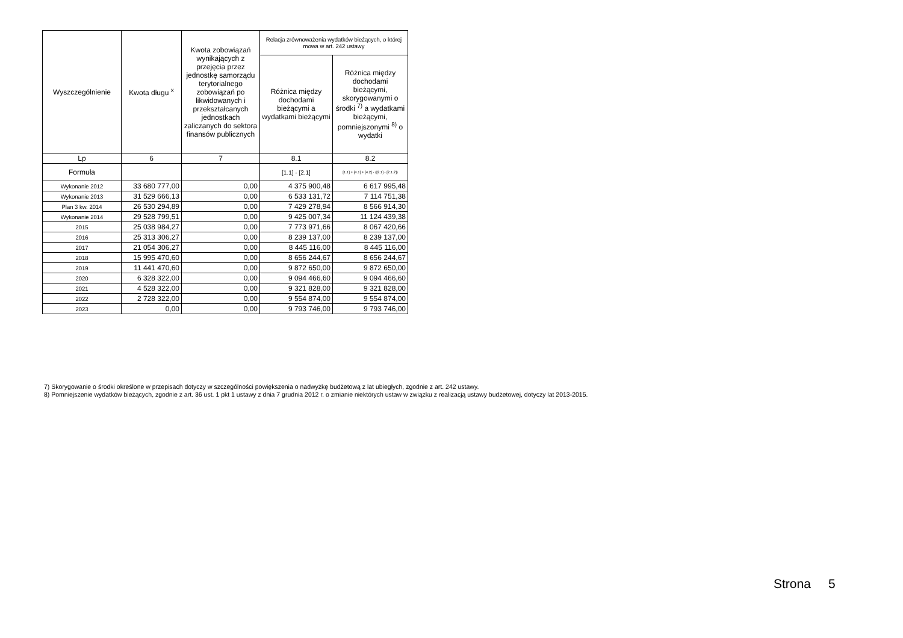| Wyszczególnienie | Kwota długu <sup>x</sup> | Kwota zobowiązań wynikających z przejęcia przez jednostkę samorządu terytorialnego zobowiązań po likwidowanych i przekształcanych jednostkach zaliczanych do sektora finansów publicznych | Relacja zrównoważenia wydatków bieżących, o której mowa w art. 242 ustawy | |
| --- | --- | --- | --- | --- |
| | | | Różnica między dochodami bieżącymi a wydatkami bieżącymi | Różnica między dochodami bieżącymi, skorygowanymi o środki <sup>7)</sup> a wydatkami bieżącymi, pomniejszonymi <sup>8)</sup> o wydatki |
| Lp | 6 | 7 | 8.1 | 8.2 |
| Formuła | | | [1.1] - [2.1] | [1.1] + [4.1] + [4.2] - ([2.1] - [2.1.2]) |
| Wykonanie 2012 | 33 680 777,00 | 0,00 | 4 375 900,48 | 6 617 995,48 |
| Wykonanie 2013 | 31 529 666,13 | 0,00 | 6 533 131,72 | 7 114 751,38 |
| Plan 3 kw. 2014 | 26 530 294,89 | 0,00 | 7 429 278,94 | 8 566 914,30 |
| Wykonanie 2014 | 29 528 799,51 | 0,00 | 9 425 007,34 | 11 124 439,38 |
| 2015 | 25 038 984,27 | 0,00 | 7 773 971,66 | 8 067 420,66 |
| 2016 | 25 313 306,27 | 0,00 | 8 239 137,00 | 8 239 137,00 |
| 2017 | 21 054 306,27 | 0,00 | 8 445 116,00 | 8 445 116,00 |
| 2018 | 15 995 470,60 | 0,00 | 8 656 244,67 | 8 656 244,67 |
| 2019 | 11 441 470,60 | 0,00 | 9 872 650,00 | 9 872 650,00 |
| 2020 | 6 328 322,00 | 0,00 | 9 094 466,60 | 9 094 466,60 |
| 2021 | 4 528 322,00 | 0,00 | 9 321 828,00 | 9 321 828,00 |
| 2022 | 2 728 322,00 | 0,00 | 9 554 874,00 | 9 554 874,00 |
| 2023 | 0,00 | 0,00 | 9 793 746,00 | 9 793 746,00 |
7) Skorygowanie o środki określone w przepisach dotyczy w szczególności powiększenia o nadwyżkę budżetową z lat ubiegłych, zgodnie z art. 242 ustawy.
8) Pomniejszenie wydatków bieżących, zgodnie z art. 36 ust. 1 pkt 1 ustawy z dnia 7 grudnia 2012 r. o zmianie niektórych ustaw w związku z realizacją ustawy budżetowej, dotyczy lat 2013-2015.
Strona 5